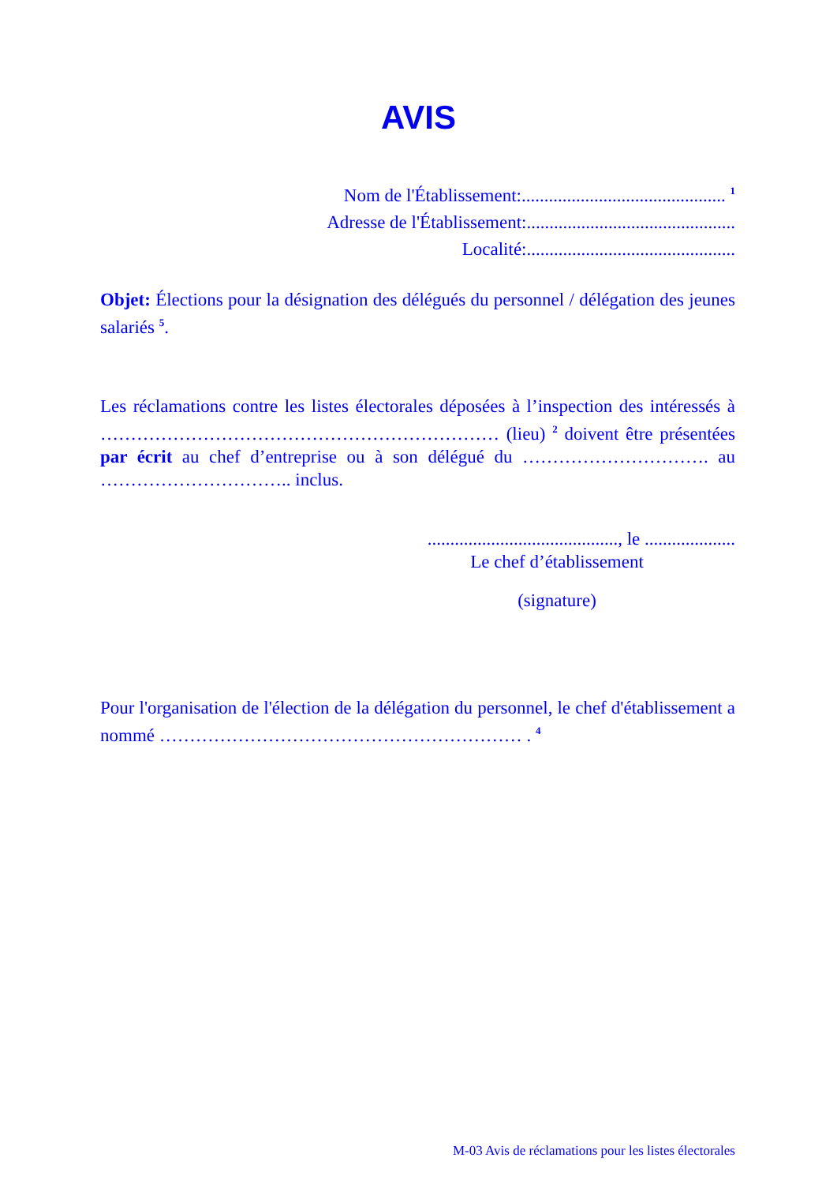AVIS
Nom de l'Établissement:............................................. <sup>1</sup>
Adresse de l'Établissement:..............................................
Localité:..............................................
Objet: Élections pour la désignation des délégués du personnel / délégation des jeunes salariés <sup>5</sup>.
Les réclamations contre les listes électorales déposées à l’inspection des intéressés à ………………………………………………………… (lieu) <sup>2</sup> doivent être présentées par écrit au chef d’entreprise ou à son délégué du …………………………. au ………………………….. inclus.
.........................................., le ....................
Le chef d’établissement
(signature)
Pour l'organisation de l'élection de la délégation du personnel, le chef d'établissement a nommé …………………………………………………… . <sup>4</sup>
M-03 Avis de réclamations pour les listes électorales